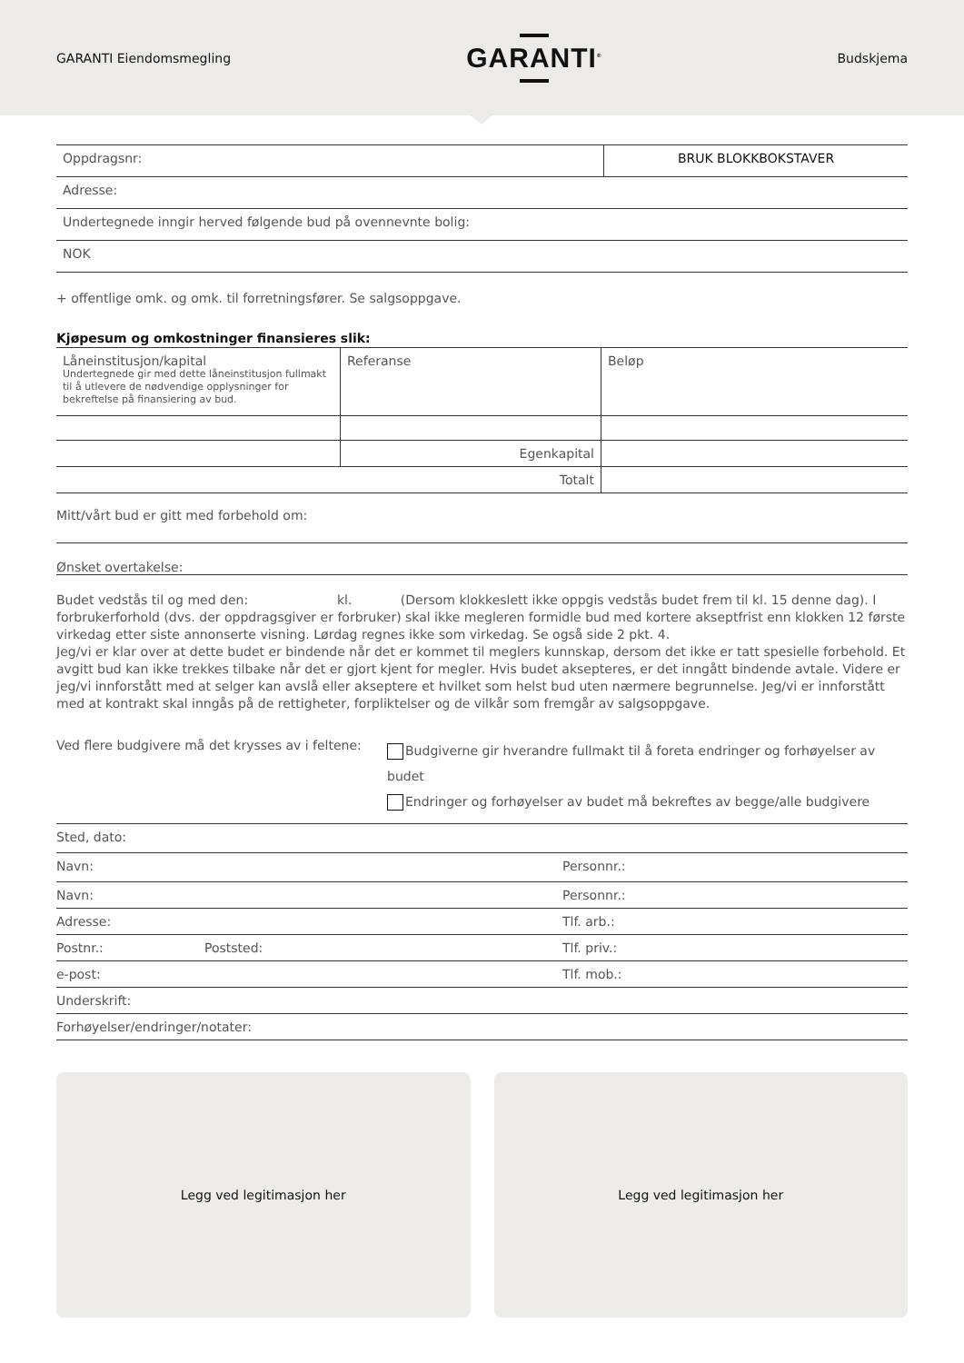GARANTI Eiendomsmegling
GARANTI<sup>®</sup>
Budskjema
| Oppdragsnr: | BRUK BLOKKBOKSTAVER |
| Adresse: | |
| Undertegnede inngir herved følgende bud på ovennevnte bolig: | |
| NOK | |
+ offentlige omk. og omk. til forretningsfører. Se salgsoppgave.
Kjøpesum og omkostninger finansieres slik:
| Låneinstitusjon/kapital Undertegnede gir med dette låneinstitusjon fullmakt til å utlevere de nødvendige opplysninger for bekreftelse på finansiering av bud. | Referanse | Beløp |
| | Egenkapital | |
| Totalt | | |
Mitt/vårt bud er gitt med forbehold om:
Ønsket overtakelse:
Budet vedstås til og med den: kl. (Dersom klokkeslett ikke oppgis vedstås budet frem til kl. 15 denne dag). I forbrukerforhold (dvs. der oppdragsgiver er forbruker) skal ikke megleren formidle bud med kortere akseptfrist enn klokken 12 første virkedag etter siste annonserte visning. Lørdag regnes ikke som virkedag. Se også side 2 pkt. 4.
Jeg/vi er klar over at dette budet er bindende når det er kommet til meglers kunnskap, dersom det ikke er tatt spesielle forbehold. Et avgitt bud kan ikke trekkes tilbake når det er gjort kjent for megler. Hvis budet aksepteres, er det inngått bindende avtale. Videre er jeg/vi innforstått med at selger kan avslå eller akseptere et hvilket som helst bud uten nærmere begrunnelse. Jeg/vi er innforstått med at kontrakt skal inngås på de rettigheter, forpliktelser og de vilkår som fremgår av salgsoppgave.
Ved flere budgivere må det krysses av i feltene:
Budgiverne gir hverandre fullmakt til å foreta endringer og forhøyelser av budet
Endringer og forhøyelser av budet må bekreftes av begge/alle budgivere
| Sted, dato: | | |
| Navn: | | Personnr.: |
| Navn: | | Personnr.: |
| Adresse: | | Tlf. arb.: |
| Postnr.: | Poststed: | Tlf. priv.: |
| e-post: | | Tlf. mob.: |
| Underskrift: | | |
| Forhøyelser/endringer/notater: | | |
Legg ved legitimasjon her Legg ved legitimasjon her